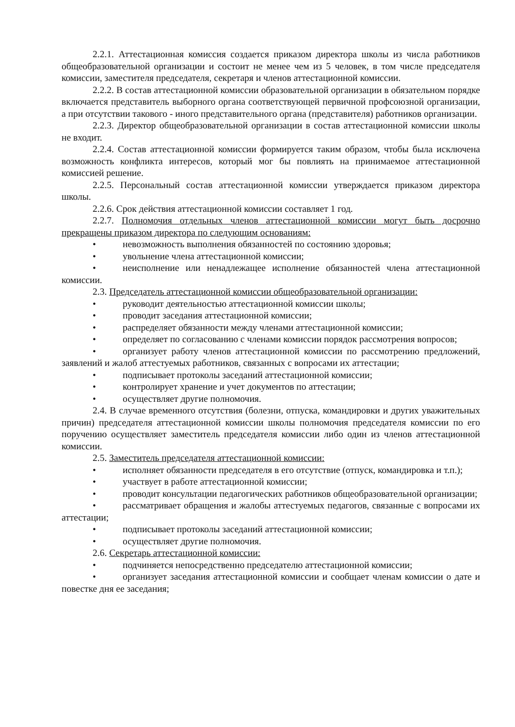2.2.1. Аттестационная комиссия создается приказом директора школы из числа работников общеобразовательной организации и состоит не менее чем из 5 человек, в том числе председателя комиссии, заместителя председателя, секретаря и членов аттестационной комиссии.
2.2.2. В состав аттестационной комиссии образовательной организации в обязательном порядке включается представитель выборного органа соответствующей первичной профсоюзной организации, а при отсутствии такового - иного представительного органа (представителя) работников организации.
2.2.3. Директор общеобразовательной организации в состав аттестационной комиссии школы не входит.
2.2.4. Состав аттестационной комиссии формируется таким образом, чтобы была исключена возможность конфликта интересов, который мог бы повлиять на принимаемое аттестационной комиссией решение.
2.2.5. Персональный состав аттестационной комиссии утверждается приказом директора школы.
2.2.6. Срок действия аттестационной комиссии составляет 1 год.
2.2.7. Полномочия отдельных членов аттестационной комиссии могут быть досрочно прекращены приказом директора по следующим основаниям:
• невозможность выполнения обязанностей по состоянию здоровья;
• увольнение члена аттестационной комиссии;
• неисполнение или ненадлежащее исполнение обязанностей члена аттестационной комиссии.
2.3. Председатель аттестационной комиссии общеобразовательной организации:
• руководит деятельностью аттестационной комиссии школы;
• проводит заседания аттестационной комиссии;
• распределяет обязанности между членами аттестационной комиссии;
• определяет по согласованию с членами комиссии порядок рассмотрения вопросов;
• организует работу членов аттестационной комиссии по рассмотрению предложений, заявлений и жалоб аттестуемых работников, связанных с вопросами их аттестации;
• подписывает протоколы заседаний аттестационной комиссии;
• контролирует хранение и учет документов по аттестации;
• осуществляет другие полномочия.
2.4. В случае временного отсутствия (болезни, отпуска, командировки и других уважительных причин) председателя аттестационной комиссии школы полномочия председателя комиссии по его поручению осуществляет заместитель председателя комиссии либо один из членов аттестационной комиссии.
2.5. Заместитель председателя аттестационной комиссии:
• исполняет обязанности председателя в его отсутствие (отпуск, командировка и т.п.);
• участвует в работе аттестационной комиссии;
• проводит консультации педагогических работников общеобразовательной организации;
• рассматривает обращения и жалобы аттестуемых педагогов, связанные с вопросами их аттестации;
• подписывает протоколы заседаний аттестационной комиссии;
• осуществляет другие полномочия.
2.6. Секретарь аттестационной комиссии:
• подчиняется непосредственно председателю аттестационной комиссии;
• организует заседания аттестационной комиссии и сообщает членам комиссии о дате и повестке дня ее заседания;